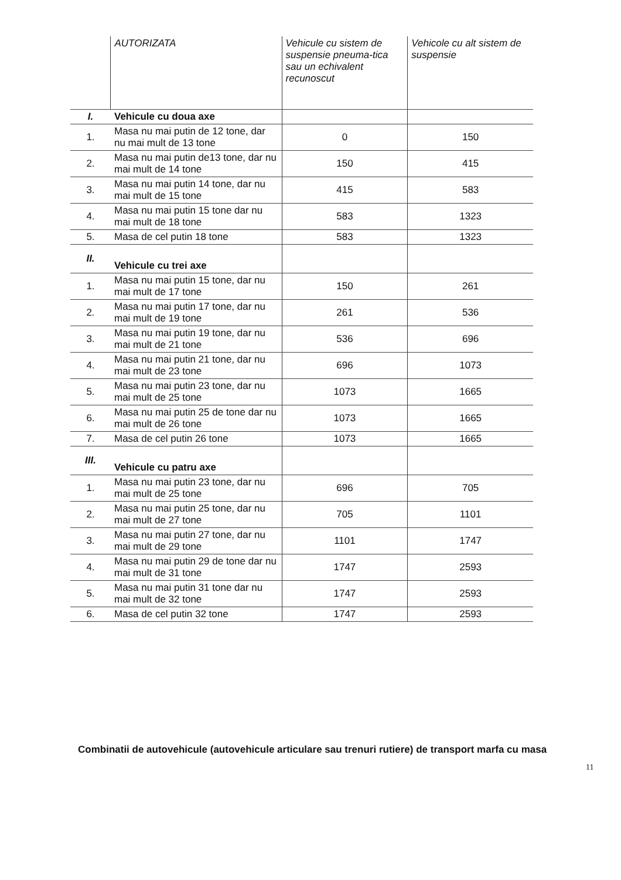| | AUTORIZATA | Vehicule cu sistem de suspensie pneuma-tica sau un echivalent recunoscut | Vehicole cu alt sistem de suspensie |
| --- | --- | --- | --- |
| I. | Vehicule cu doua axe | | |
| 1. | Masa nu mai putin de 12 tone, dar nu mai mult de 13 tone | 0 | 150 |
| 2. | Masa nu mai putin de13 tone, dar nu mai mult de 14 tone | 150 | 415 |
| 3. | Masa nu mai putin 14 tone, dar nu mai mult de 15 tone | 415 | 583 |
| 4. | Masa nu mai putin 15 tone dar nu mai mult de 18 tone | 583 | 1323 |
| 5. | Masa de cel putin 18 tone | 583 | 1323 |
| II. | Vehicule cu trei axe | | |
| 1. | Masa nu mai putin 15 tone, dar nu mai mult de 17 tone | 150 | 261 |
| 2. | Masa nu mai putin 17 tone, dar nu mai mult de 19 tone | 261 | 536 |
| 3. | Masa nu mai putin 19 tone, dar nu mai mult de 21 tone | 536 | 696 |
| 4. | Masa nu mai putin 21 tone, dar nu mai mult de 23 tone | 696 | 1073 |
| 5. | Masa nu mai putin 23 tone, dar nu mai mult de 25 tone | 1073 | 1665 |
| 6. | Masa nu mai putin 25 de tone dar nu mai mult de 26 tone | 1073 | 1665 |
| 7. | Masa de cel putin 26 tone | 1073 | 1665 |
| III. | Vehicule cu patru axe | | |
| 1. | Masa nu mai putin 23 tone, dar nu mai mult de 25 tone | 696 | 705 |
| 2. | Masa nu mai putin 25 tone, dar nu mai mult de 27 tone | 705 | 1101 |
| 3. | Masa nu mai putin 27 tone, dar nu mai mult de 29 tone | 1101 | 1747 |
| 4. | Masa nu mai putin 29 de tone dar nu mai mult de 31 tone | 1747 | 2593 |
| 5. | Masa nu mai putin 31 tone dar nu mai mult de 32 tone | 1747 | 2593 |
| 6. | Masa de cel putin 32 tone | 1747 | 2593 |
Combinatii de autovehicule (autovehicule articulare sau trenuri rutiere) de transport marfa cu masa
11